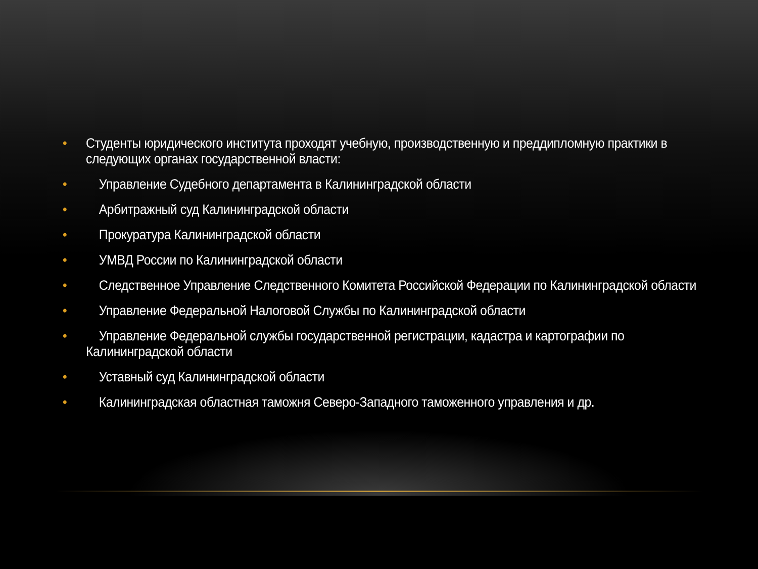• Студенты юридического института проходят учебную, производственную и преддипломную практики в следующих органах государственной власти:
• Управление Судебного департамента в Калининградской области
• Арбитражный суд Калининградской области
• Прокуратура Калининградской области
• УМВД России по Калининградской области
• Следственное Управление Следственного Комитета Российской Федерации по Калининградской области
• Управление Федеральной Налоговой Службы по Калининградской области
• Управление Федеральной службы государственной регистрации, кадастра и картографии по Калининградской области
• Уставный суд Калининградской области
• Калининградская областная таможня Северо-Западного таможенного управления и др.